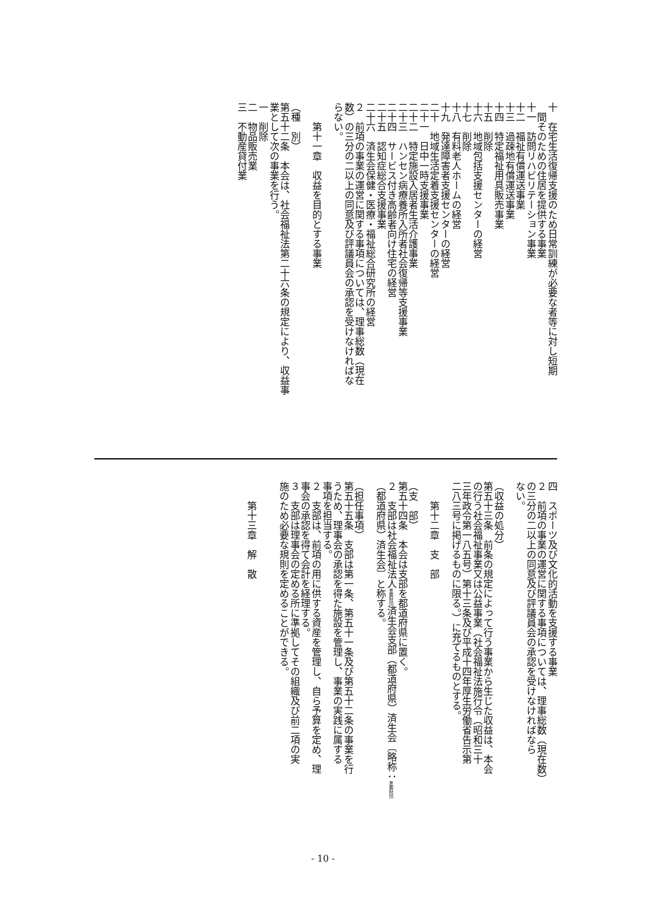十　在宅生活復帰支援のため日常訓練が必要な者等に対し短期
間そのための住居を提供する事業
十一　訪問リハビリテーション事業
十二　福祉有償運送事業
十三　過疎地有償運送事業
十四　特定福祉用具販売事業
十五　削除
十六　地域包括支援センターの経営
十七　削除
十八　有料老人ホームの経営
十九　発達障害者支援センターの経営
二十　地域生活定着支援センターの経営
二十一　日中一時支援事業
二十二　特定施設入居者生活介護事業
二十三　ハンセン病療養所入所者社会復帰等支援事業
二十四　サービス付き高齢者向け住宅の経営
二十五　認知症総合支援事業
二十六　済生会保健・医療・福祉総合研究所の経営
２　前項の事業の運営に関する事項については、理事総数（現在
数）の三分の二以上の同意及び評議員会の承認を受けなければな
らない。
第十一章　収益を目的とする事業
（種　別）
第五十二条　本会は、社会福祉法第二十六条の規定により、収益事
業として次の事業を行う。
一　削除
二　物品販売業
三　不動産貸付業
四　スポーツ及び文化的活動を支援する事業
２　前項の事業の運営に関する事項については、理事総数（現在数）
の三分の二以上の同意及び評議員会の承認を受けなければなら
ない。
（収益の処分）
第五十三条　前条の規定によって行う事業から生じた収益は、本会
の行う社会福祉事業又は公益事業（社会福祉法施行令（昭和三十
三年政令第一八五号）第十三条及び平成十四年厚生労働省告示第
二八三号に掲げるものに限る。）に充てるものとする。
第十二章　支　部
（支　部）
第五十四条　本会は支部を都道府県に置く。
２　支部は社会福祉法人恩賜財団済生会支部（都道府県）済生会〔略称：恩賜財団
（都道府県）済生会〕と称する。
（担任事項）
第五十五条　支部は第一条、第五十一条及び第五十二条の事業を行
うため、理事会の承認を得た施設を管理し、事業の実践に属する
事項を担当する。
２　支部は、前項の用に供する資産を管理し、自ら予算を定め、理
事会の承認を得て会計を経理する。
３　支部は理事会の定める所に準拠してその組織及び前二項の実
施のため必要な規則を定めることができる。
第十三章　解　散
- 10 -